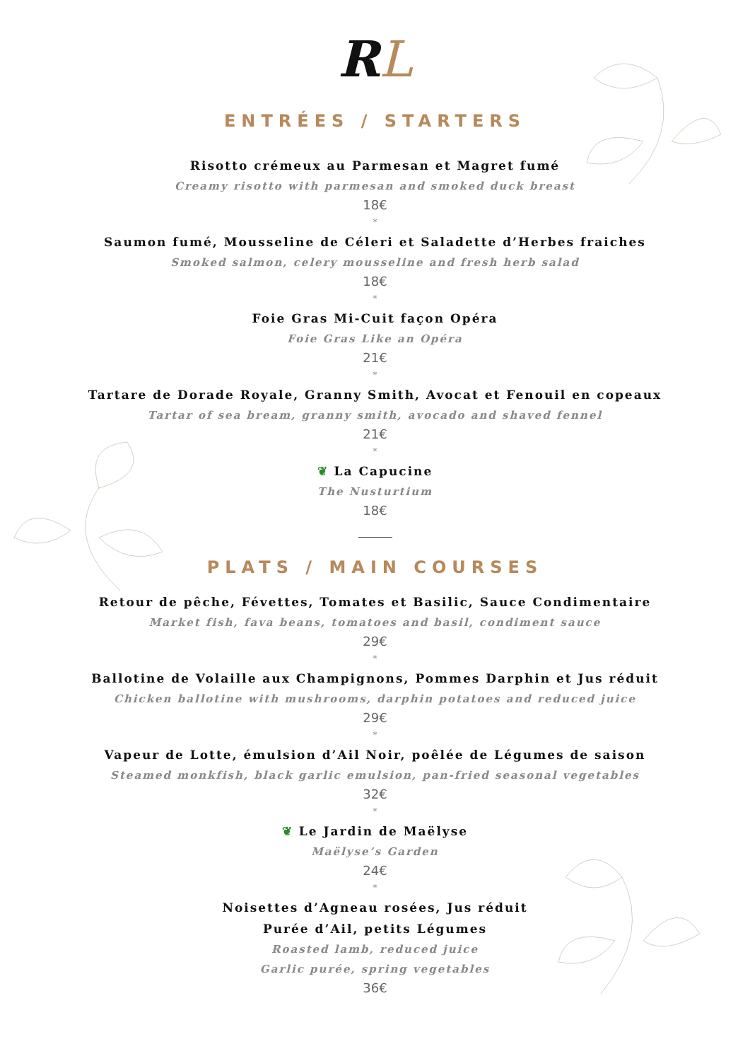RL
ENTRÉES / STARTERS
Risotto crémeux au Parmesan et Magret fumé
Creamy risotto with parmesan and smoked duck breast
18€
*
Saumon fumé, Mousseline de Céleri et Saladette d’Herbes fraiches
Smoked salmon, celery mousseline and fresh herb salad
18€
*
Foie Gras Mi-Cuit façon Opéra
Foie Gras Like an Opéra
21€
*
Tartare de Dorade Royale, Granny Smith, Avocat et Fenouil en copeaux
Tartar of sea bream, granny smith, avocado and shaved fennel
21€
*
❦ La Capucine
The Nusturtium
18€
PLATS / MAIN COURSES
Retour de pêche, Févettes, Tomates et Basilic, Sauce Condimentaire
Market fish, fava beans, tomatoes and basil, condiment sauce
29€
*
Ballotine de Volaille aux Champignons, Pommes Darphin et Jus réduit
Chicken ballotine with mushrooms, darphin potatoes and reduced juice
29€
*
Vapeur de Lotte, émulsion d’Ail Noir, poêlée de Légumes de saison
Steamed monkfish, black garlic emulsion, pan-fried seasonal vegetables
32€
*
❦ Le Jardin de Maëlyse
Maëlyse’s Garden
24€
*
Noisettes d’Agneau rosées, Jus réduit
Purée d’Ail, petits Légumes
Roasted lamb, reduced juice
Garlic purée, spring vegetables
36€